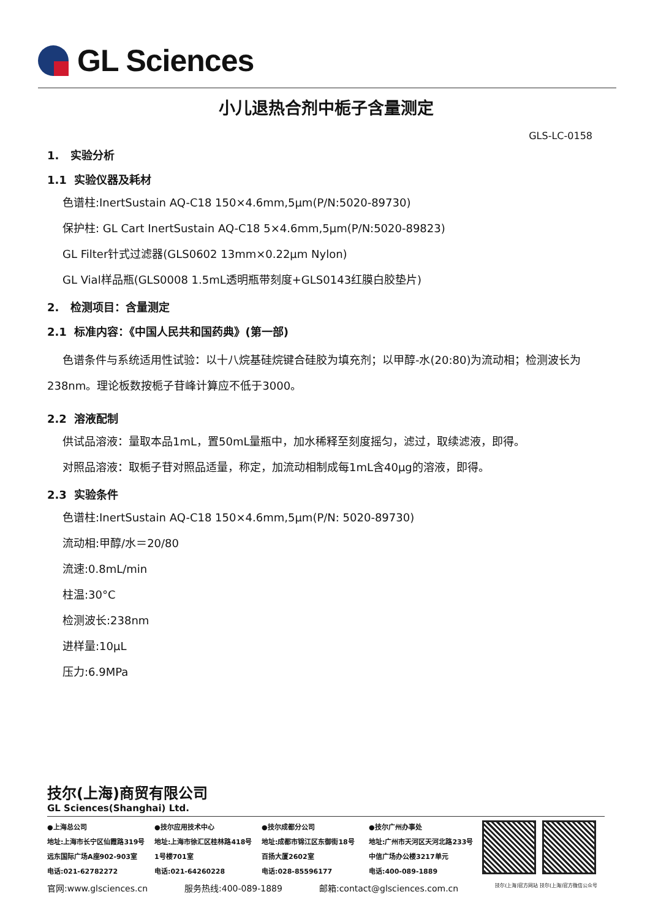GL Sciences
小儿退热合剂中栀子含量测定
GLS-LC-0158
1. 实验分析
1.1 实验仪器及耗材
色谱柱:InertSustain AQ-C18 150×4.6mm,5μm(P/N:5020-89730)
保护柱: GL Cart InertSustain AQ-C18 5×4.6mm,5μm(P/N:5020-89823)
GL Filter针式过滤器(GLS0602 13mm×0.22μm Nylon)
GL Vial样品瓶(GLS0008 1.5mL透明瓶带刻度+GLS0143红膜白胶垫片)
2. 检测项目：含量测定
2.1 标准内容：《中国人民共和国药典》(第一部)
色谱条件与系统适用性试验：以十八烷基硅烷键合硅胶为填充剂；以甲醇-水(20:80)为流动相；检测波长为238nm。理论板数按栀子苷峰计算应不低于3000。
2.2 溶液配制
供试品溶液：量取本品1mL，置50mL量瓶中，加水稀释至刻度摇匀，滤过，取续滤液，即得。
对照品溶液：取栀子苷对照品适量，称定，加流动相制成每1mL含40μg的溶液，即得。
2.3 实验条件
色谱柱:InertSustain AQ-C18 150×4.6mm,5μm(P/N: 5020-89730)
流动相:甲醇/水＝20/80
流速:0.8mL/min
柱温:30°C
检测波长:238nm
进样量:10μL
压力:6.9MPa
技尔(上海)商贸有限公司
GL Sciences(Shanghai) Ltd.
●上海总公司
地址:上海市长宁区仙霞路319号
远东国际广场A座902-903室
电话:021-62782272
●技尔应用技术中心
地址:上海市徐汇区桂林路418号
1号楼701室
电话:021-64260228
●技尔成都分公司
地址:成都市锦江区东御街18号
百扬大厦2602室
电话:028-85596177
●技尔广州办事处
地址:广州市天河区天河北路233号
中信广场办公楼3217单元
电话:400-089-1889
官网:www.glsciences.cn 服务热线:400-089-1889 邮箱:contact@glsciences.com.cn 技尔(上海)官方网站 技尔(上海)官方微信公众号